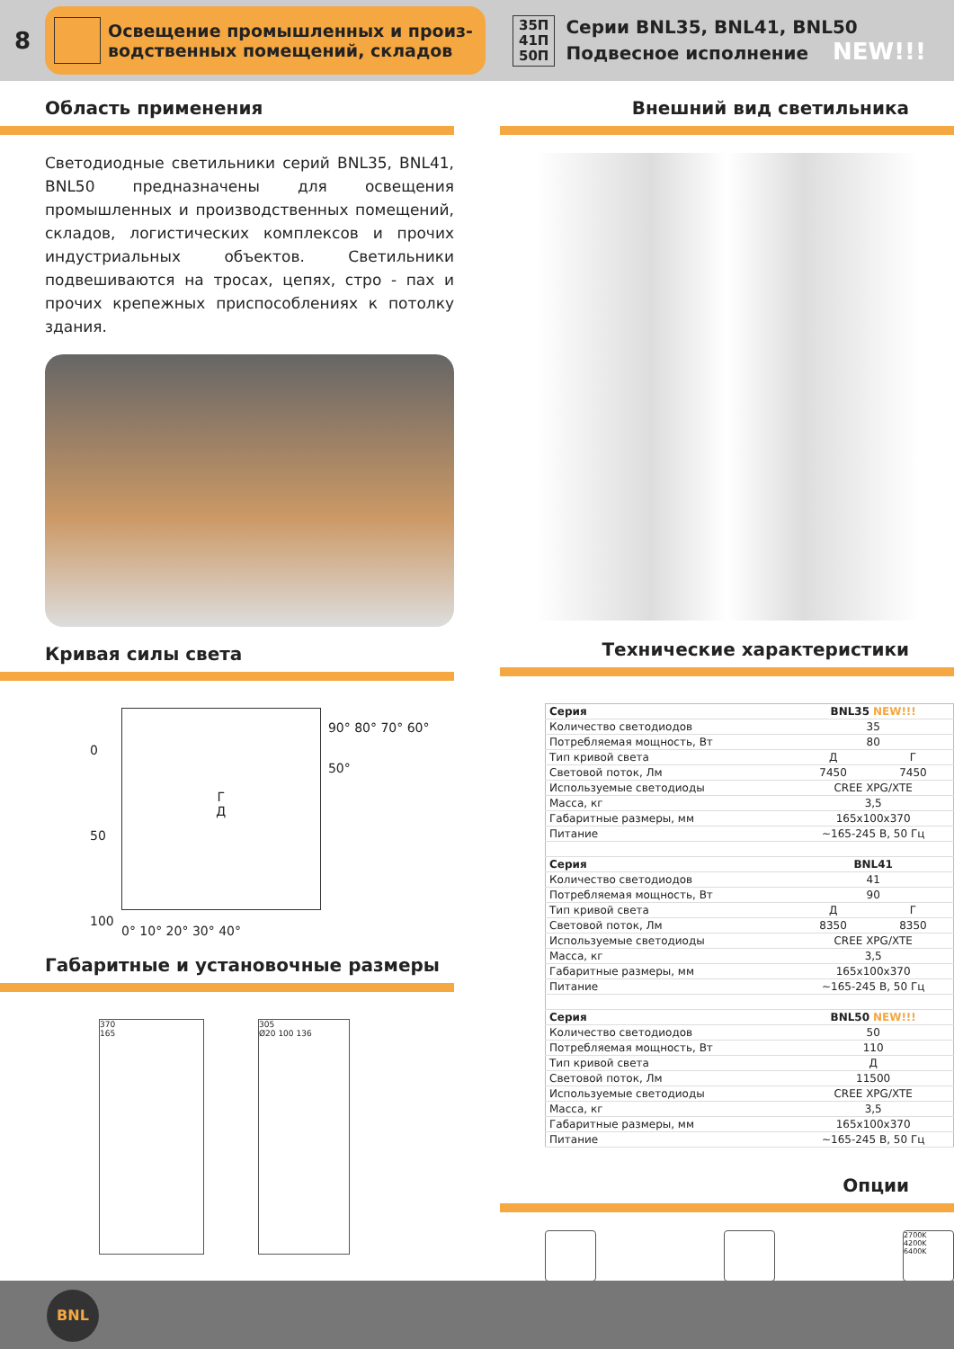8
Освещение промышленных и произ-
водственных помещений, складов
35П
41П
50П
Серии BNL35, BNL41, BNL50
Подвесное исполнение NEW!!!
Область применения
Светодиодные светильники серий BNL35, BNL41, BNL50 предназначены для освещения промышленных и производственных помещений, складов, логистических комплексов и прочих индустриальных объектов. Светильники подвешиваются на тросах, цепях, стро - пах и прочих крепежных приспособлениях к потолку здания.
Кривая силы света
0
50
100
Г
Д
90° 80° 70° 60° 50°
0° 10° 20° 30° 40°
Габаритные и установочные размеры
370
165
305
Ø20 100 136
Внешний вид светильника
Технические характеристики
| Серия | BNL35 NEW!!! | |
| Количество светодиодов | 35 | |
| Потребляемая мощность, Вт | 80 | |
| Тип кривой света | Д | Г |
| Световой поток, Лм | 7450 | 7450 |
| Используемые светодиоды | CREE XPG/XTE | |
| Масса, кг | 3,5 | |
| Габаритные размеры, мм | 165х100х370 | |
| Питание | ~165-245 В, 50 Гц | |
| Серия | BNL41 | |
| Количество светодиодов | 41 | |
| Потребляемая мощность, Вт | 90 | |
| Тип кривой света | Д | Г |
| Световой поток, Лм | 8350 | 8350 |
| Используемые светодиоды | CREE XPG/XTE | |
| Масса, кг | 3,5 | |
| Габаритные размеры, мм | 165х100х370 | |
| Питание | ~165-245 В, 50 Гц | |
| Серия | BNL50 NEW!!! | |
| Количество светодиодов | 50 | |
| Потребляемая мощность, Вт | 110 | |
| Тип кривой света | Д | |
| Световой поток, Лм | 11500 | |
| Используемые светодиоды | CREE XPG/XTE | |
| Масса, кг | 3,5 | |
| Габаритные размеры, мм | 165х100х370 | |
| Питание | ~165-245 В, 50 Гц | |
Опции
2700K
4200K
6400K
BNL